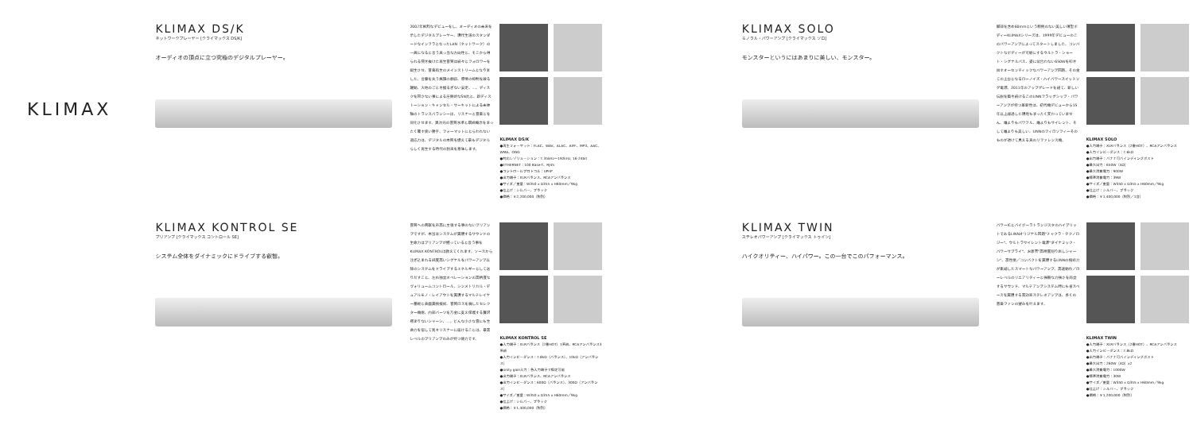KLIMAX
KLIMAX DS/K
ネットワークプレーヤー [クライマックス DS/K]
オーディオの頂点に立つ究極のデジタルプレーヤー。
2007年鮮烈なデビューをし、オーディオの未来を示したデジタルプレーヤー。現代生活のスタンダードなインフラとなったLAN（ネットワーク）の一員になると言う真っ当な方向性と、そこから得られる突き抜けた再生音質は続々とフォロワーを誕生させ、音楽再生のメインストリームとなりました。言葉を失う無限の静寂、感情の抑制を破る躍動、大地のごとき揺るぎない安定、…。ディスクを回さない事による圧倒的なSN比と、新ディストーション・キャンセル・サーキットによる未体験のトランスパランシーは、リスナーと音楽とを同化させます。異次元の音質水準と既成概念をまったく覆す使い勝手、フォーマットにとらわれない適応力は、デジタルの本質を捉えて最もデジタルらしく再生する時代の到来を意味します。
KLIMAX DS/K
●再生フォーマット：FLAC、WAV、ALAC、AIFF、MP3、AAC、WMA、OGG
●対応レゾリューション：7.35kHz〜192kHz, 16-24bit
●ETHERNET：100 Base-T、RJ45
●コントロールプロトコル：UPnP
●出力端子：XLRバランス、RCAアンバランス
●サイズ／重量：W350 x D355 x H60mm／9kg
●仕上げ：シルバー、ブラック
●価格：￥2,200,000（税別）
KLIMAX KONTROL SE
プリアンプ [クライマックス コントロール SE]
システム全体をダイナミックにドライブする叡智。
音質への貢献を声高に主張する事のないプリアンプですが、本当はシステムが実現するサウンドの生命力はプリアンプが握っていると言う事をKLIMAX KONTROLは教えてくれます。ソースから注ぎ込まれる純度高いシグナルをパワーアンプ以降のシステムをドライブするエネルギーとして送りだすこと。左右独立オペレーションの高精度なヴォリュームコントロール、シンメトリカル・デュアルモノ・レイアウトを実現するマルチレイヤー基板と表面実装技術、音質ロスを廃したセレクター機能、内部パーツを万全に支え保護する贅沢極まりないシャーシ、…。どんな小さな音にも生命力を宿して我々リスナーに届けることは、最高レベルのプリアンプのみが持つ能力です。
KLIMAX KONTROL SE
●入力端子：XLRバランス（2番HOT）1系統、RCAアンバランス3系統
●入力インピーダンス：7.8kΩ（バランス）、10kΩ（アンバランス）
●Unity gain入力：各入力端子で設定可能
●出力端子：XLRバランス、RCAアンバランス
●出力インピーダンス：600Ω（バランス）、300Ω（アンバランス）
●サイズ／重量：W350 x D355 x H60mm／9kg
●仕上げ：シルバー、ブラック
●価格：￥1,400,000（税別）
KLIMAX SOLO
モノラル・パワーアンプ [クライマックス ソロ]
モンスターというにはあまりに美しい、モンスター。
脚部を含め60mmという前例のない美しい薄型ボディーKLIMAXシリーズは、1999年デビューのこのパワーアンプによってスタートしました。コンパクトなボディーが可能にするウルトラ・ショート・シグナルパス、姿に似合わない650Wを叩き出すオーセンティックなパワーアンプ回路、その全ての土台となるローノイズ・ハイパワースイッチング電源。2011年のアップグレードを経て、新しい伝説を築き続けるこのLINNフラッグシップ・パワーアンプが持つ革新性は、初代機デビューから15年以上経過した現在もまったく変わっていません。誰よりもパワフル、誰よりもサイレント、そして誰よりも美しい。LINNのフィロソフィーそのものが透けて見える真のリファレンス機。
KLIMAX SOLO
●入力端子：XLRバランス（2番HOT）、RCAアンバランス
●入力インピーダンス：7.6kΩ
●出力端子：バナナ可バインディングポスト
●最大出力：650W（4Ω）
●最大消費電力：900W
●標準消費電力：39W
●サイズ／重量：W350 x D355 x H60mm／9kg
●仕上げ：シルバー、ブラック
●価格：￥1,400,000（税別／1台）
KLIMAX TWIN
ステレオパワーアンプ [クライマックス トゥイン]
ハイクオリティー、ハイパワー。この一台でこのパフォーマンス。
パワーICとバイポーラトランジスタのハイブリットであるLINNオリジナル回路"チャクラ・テクノロジー"、ウルトラサイレント電源"ダイナミック・パワーサプライ"、お家芸"高精度削り出しシャーシ"。高性能／コンパクトを実現するLINNの技術力が集結したスマートなパワーアンプ。高速動作／ローレベルのリニアリティーと強靭な力強さを両立するサウンド、マルチアンプシステム時にも省スペースを実現する高効率ステレオアンプは、多くの音楽ファンの望みを叶えます。
KLIMAX TWIN
●入力端子：XLRバランス（2番HOT）、RCAアンバランス
●入力インピーダンス：7.8kΩ
●出力端子：バナナ可バインディングポスト
●最大出力：260W（4Ω）x2
●最大消費電力：1000W
●標準消費電力：30W
●サイズ／重量：W350 x D355 x H60mm／9kg
●仕上げ：シルバー、ブラック
●価格：￥1,200,000（税別）